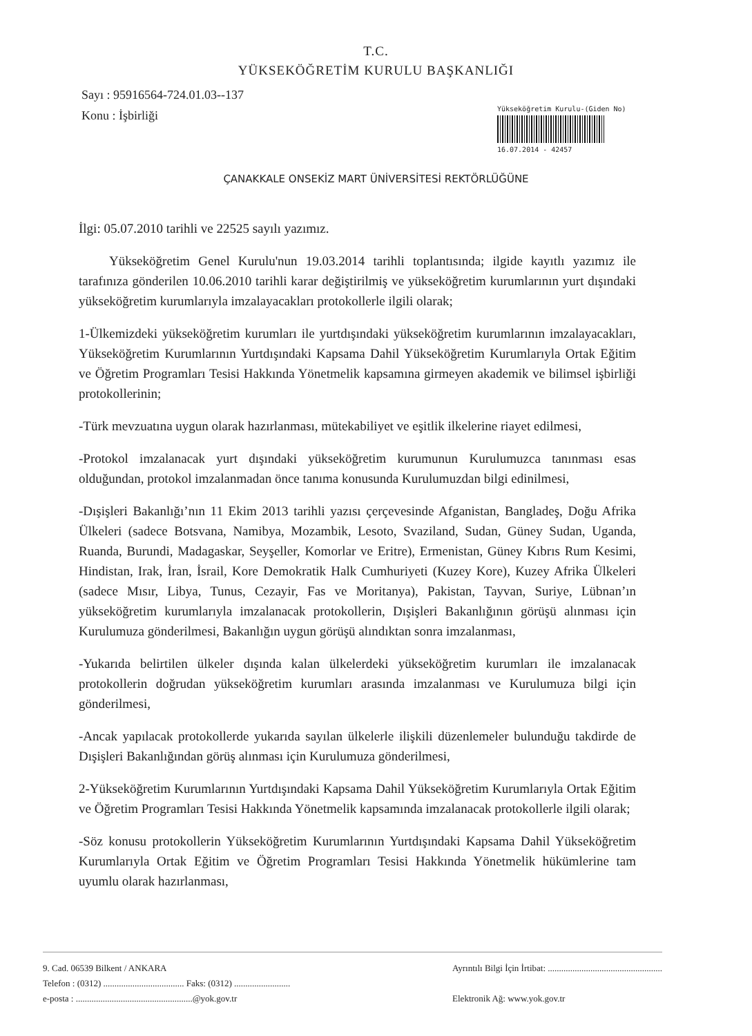T.C.
YÜKSEKÖĞRETİM KURULU BAŞKANLIĞI
Sayı : 95916564-724.01.03--137
Konu : İşbirliği
Yükseköğretim Kurulu-(Giden No)
16.07.2014 - 42457
ÇANAKKALE ONSEKİZ MART ÜNİVERSİTESİ REKTÖRLÜĞÜNE
İlgi: 05.07.2010 tarihli ve 22525 sayılı yazımız.
Yükseköğretim Genel Kurulu'nun 19.03.2014 tarihli toplantısında; ilgide kayıtlı yazımız ile tarafınıza gönderilen 10.06.2010 tarihli karar değiştirilmiş ve yükseköğretim kurumlarının yurt dışındaki yükseköğretim kurumlarıyla imzalayacakları protokollerle ilgili olarak;
1-Ülkemizdeki yükseköğretim kurumları ile yurtdışındaki yükseköğretim kurumlarının imzalayacakları, Yükseköğretim Kurumlarının Yurtdışındaki Kapsama Dahil Yükseköğretim Kurumlarıyla Ortak Eğitim ve Öğretim Programları Tesisi Hakkında Yönetmelik kapsamına girmeyen akademik ve bilimsel işbirliği protokollerinin;
-Türk mevzuatına uygun olarak hazırlanması, mütekabiliyet ve eşitlik ilkelerine riayet edilmesi,
-Protokol imzalanacak yurt dışındaki yükseköğretim kurumunun Kurulumuzca tanınması esas olduğundan, protokol imzalanmadan önce tanıma konusunda Kurulumuzdan bilgi edinilmesi,
-Dışişleri Bakanlığı’nın 11 Ekim 2013 tarihli yazısı çerçevesinde Afganistan, Bangladeş, Doğu Afrika Ülkeleri (sadece Botsvana, Namibya, Mozambik, Lesoto, Svaziland, Sudan, Güney Sudan, Uganda, Ruanda, Burundi, Madagaskar, Seyşeller, Komorlar ve Eritre), Ermenistan, Güney Kıbrıs Rum Kesimi, Hindistan, Irak, İran, İsrail, Kore Demokratik Halk Cumhuriyeti (Kuzey Kore), Kuzey Afrika Ülkeleri (sadece Mısır, Libya, Tunus, Cezayir, Fas ve Moritanya), Pakistan, Tayvan, Suriye, Lübnan’ın yükseköğretim kurumlarıyla imzalanacak protokollerin, Dışişleri Bakanlığının görüşü alınması için Kurulumuza gönderilmesi, Bakanlığın uygun görüşü alındıktan sonra imzalanması,
-Yukarıda belirtilen ülkeler dışında kalan ülkelerdeki yükseköğretim kurumları ile imzalanacak protokollerin doğrudan yükseköğretim kurumları arasında imzalanması ve Kurulumuza bilgi için gönderilmesi,
-Ancak yapılacak protokollerde yukarıda sayılan ülkelerle ilişkili düzenlemeler bulunduğu takdirde de Dışişleri Bakanlığından görüş alınması için Kurulumuza gönderilmesi,
2-Yükseköğretim Kurumlarının Yurtdışındaki Kapsama Dahil Yükseköğretim Kurumlarıyla Ortak Eğitim ve Öğretim Programları Tesisi Hakkında Yönetmelik kapsamında imzalanacak protokollerle ilgili olarak;
-Söz konusu protokollerin Yükseköğretim Kurumlarının Yurtdışındaki Kapsama Dahil Yükseköğretim Kurumlarıyla Ortak Eğitim ve Öğretim Programları Tesisi Hakkında Yönetmelik hükümlerine tam uyumlu olarak hazırlanması,
9. Cad. 06539 Bilkent / ANKARA
Telefon : (0312) .................................... Faks: (0312) .........................
e-posta : ....................................................@yok.gov.tr
Ayrıntılı Bilgi İçin İrtibat: ...................................................
Elektronik Ağ: www.yok.gov.tr